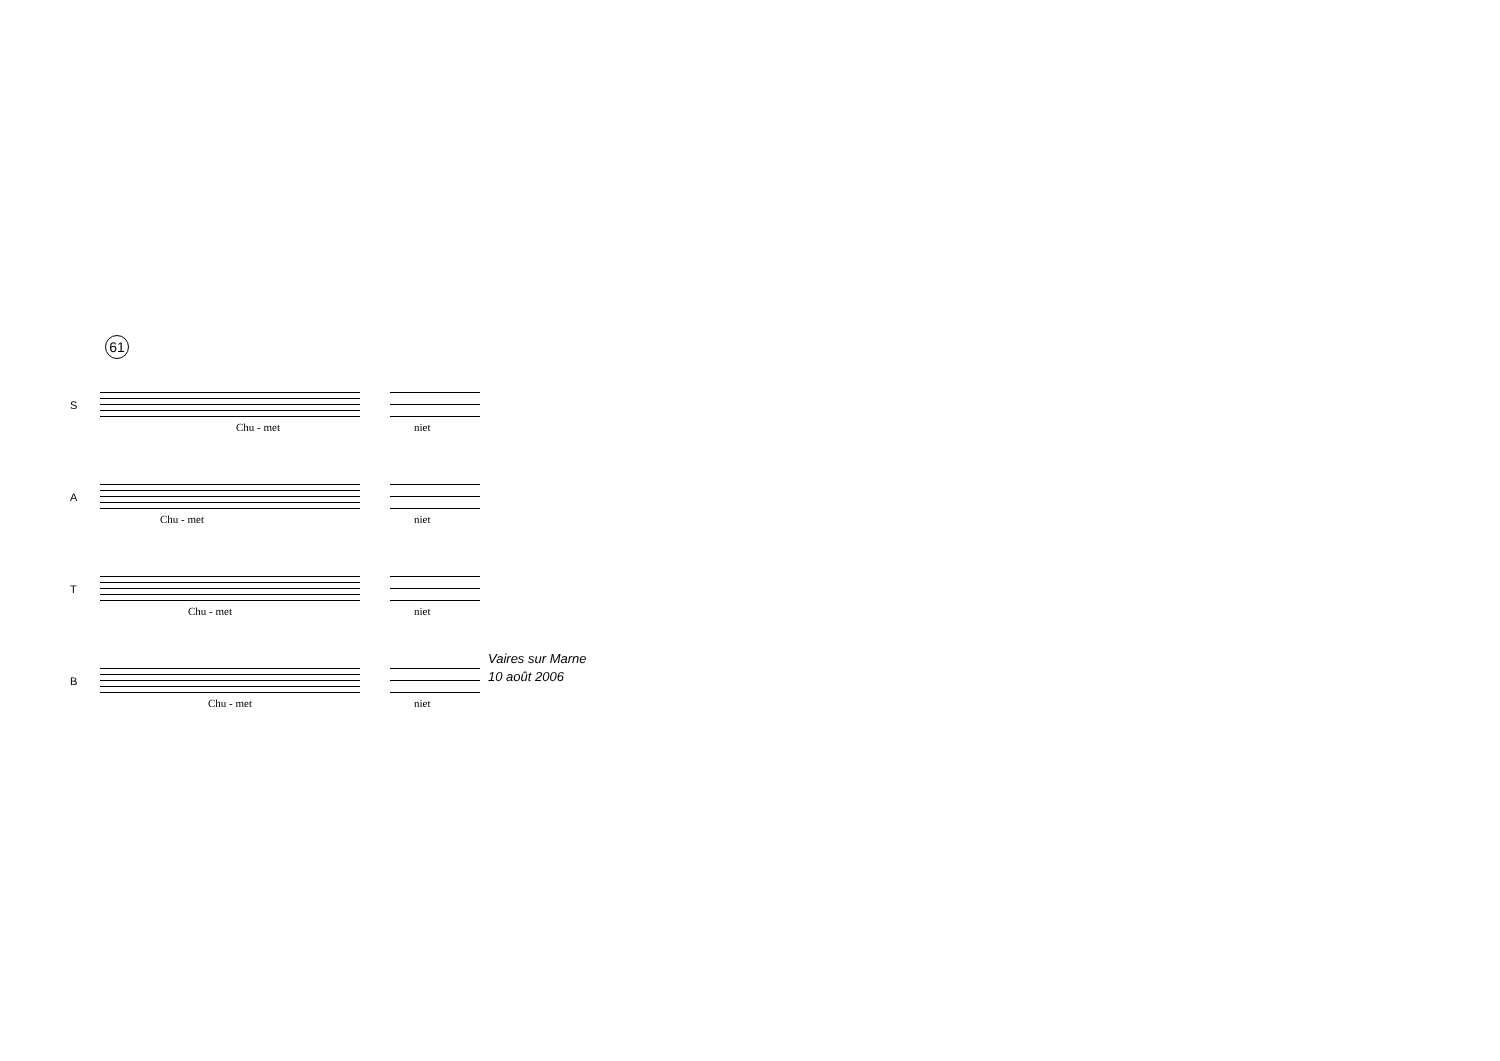61
S
Chu - met niet
A
Chu - met niet
T
Chu - met niet
B
Chu - met niet
Vaires sur Marne
10 août 2006